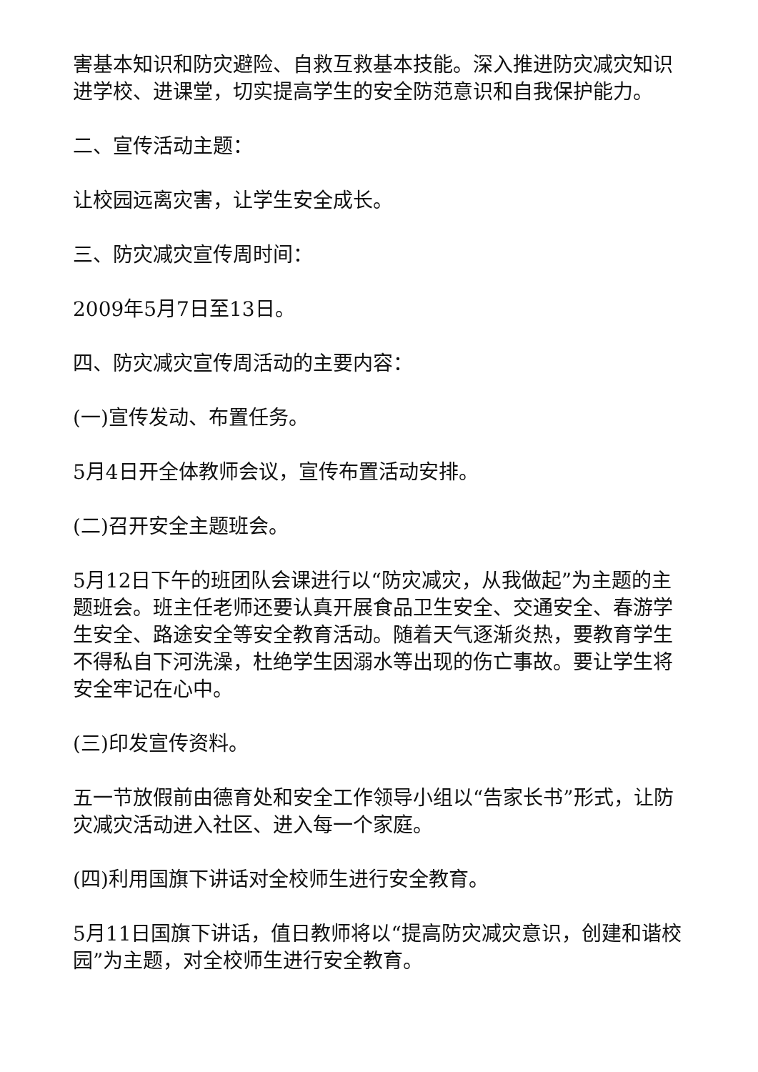害基本知识和防灾避险、自救互救基本技能。深入推进防灾减灾知识进学校、进课堂，切实提高学生的安全防范意识和自我保护能力。
二、宣传活动主题：
让校园远离灾害，让学生安全成长。
三、防灾减灾宣传周时间：
2009年5月7日至13日。
四、防灾减灾宣传周活动的主要内容：
(一)宣传发动、布置任务。
5月4日开全体教师会议，宣传布置活动安排。
(二)召开安全主题班会。
5月12日下午的班团队会课进行以“防灾减灾，从我做起”为主题的主题班会。班主任老师还要认真开展食品卫生安全、交通安全、春游学生安全、路途安全等安全教育活动。随着天气逐渐炎热，要教育学生不得私自下河洗澡，杜绝学生因溺水等出现的伤亡事故。要让学生将安全牢记在心中。
(三)印发宣传资料。
五一节放假前由德育处和安全工作领导小组以“告家长书”形式，让防灾减灾活动进入社区、进入每一个家庭。
(四)利用国旗下讲话对全校师生进行安全教育。
5月11日国旗下讲话，值日教师将以“提高防灾减灾意识，创建和谐校园”为主题，对全校师生进行安全教育。